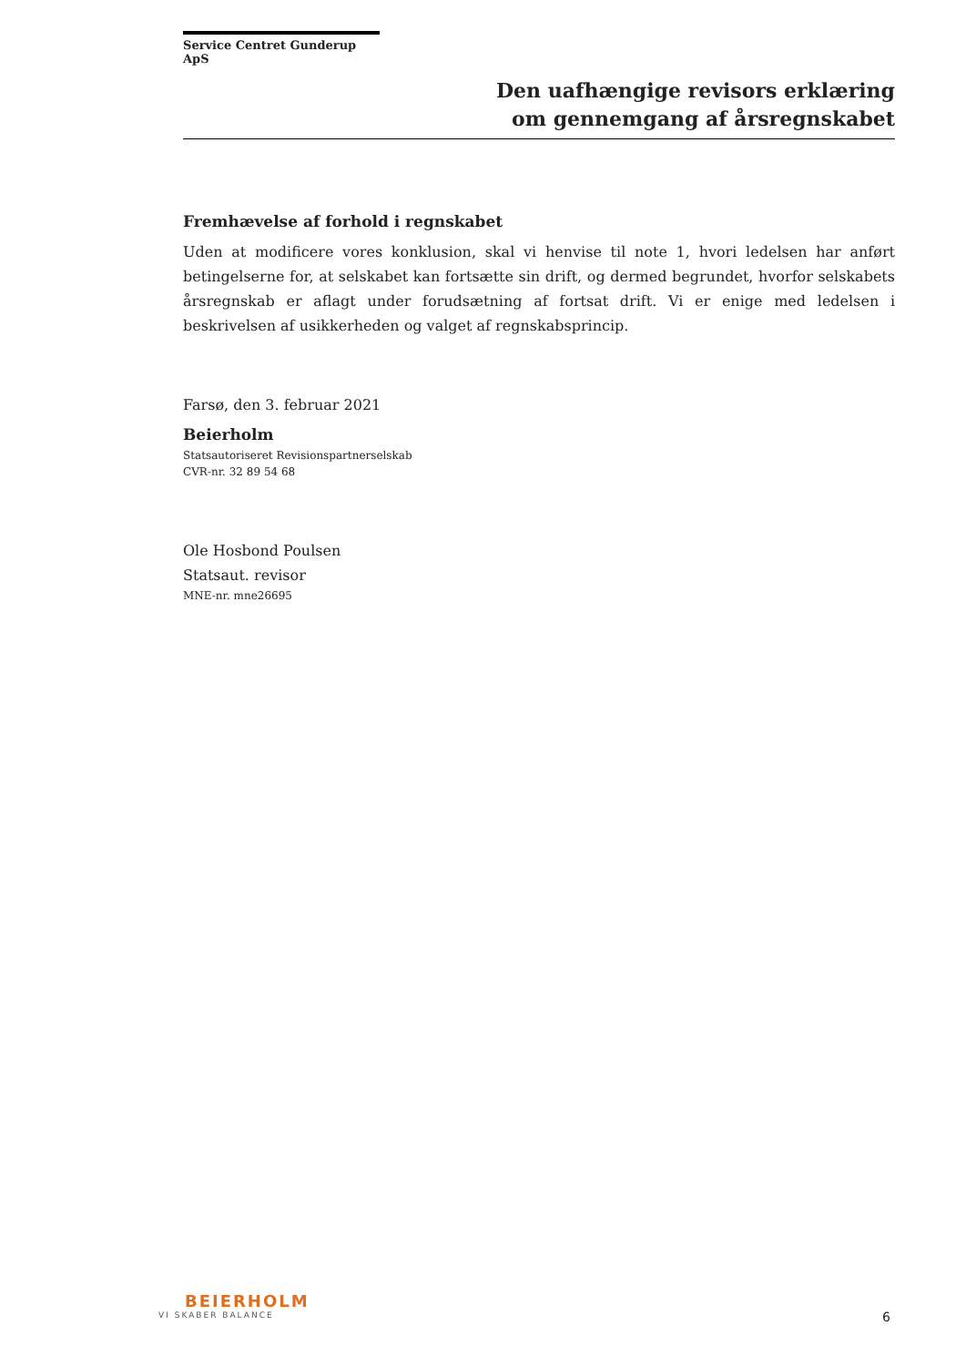Service Centret Gunderup ApS
Den uafhængige revisors erklæring
om gennemgang af årsregnskabet
Fremhævelse af forhold i regnskabet
Uden at modificere vores konklusion, skal vi henvise til note 1, hvori ledelsen har anført betingelserne for, at selskabet kan fortsætte sin drift, og dermed begrundet, hvorfor selskabets årsregnskab er aflagt under forudsætning af fortsat drift. Vi er enige med ledelsen i beskrivelsen af usikkerheden og valget af regnskabsprincip.
Farsø, den 3. februar 2021
Beierholm
Statsautoriseret Revisionspartnerselskab
CVR-nr. 32 89 54 68
Ole Hosbond Poulsen
Statsaut. revisor
MNE-nr. mne26695
BEIERHOLM
VI SKABER BALANCE
6